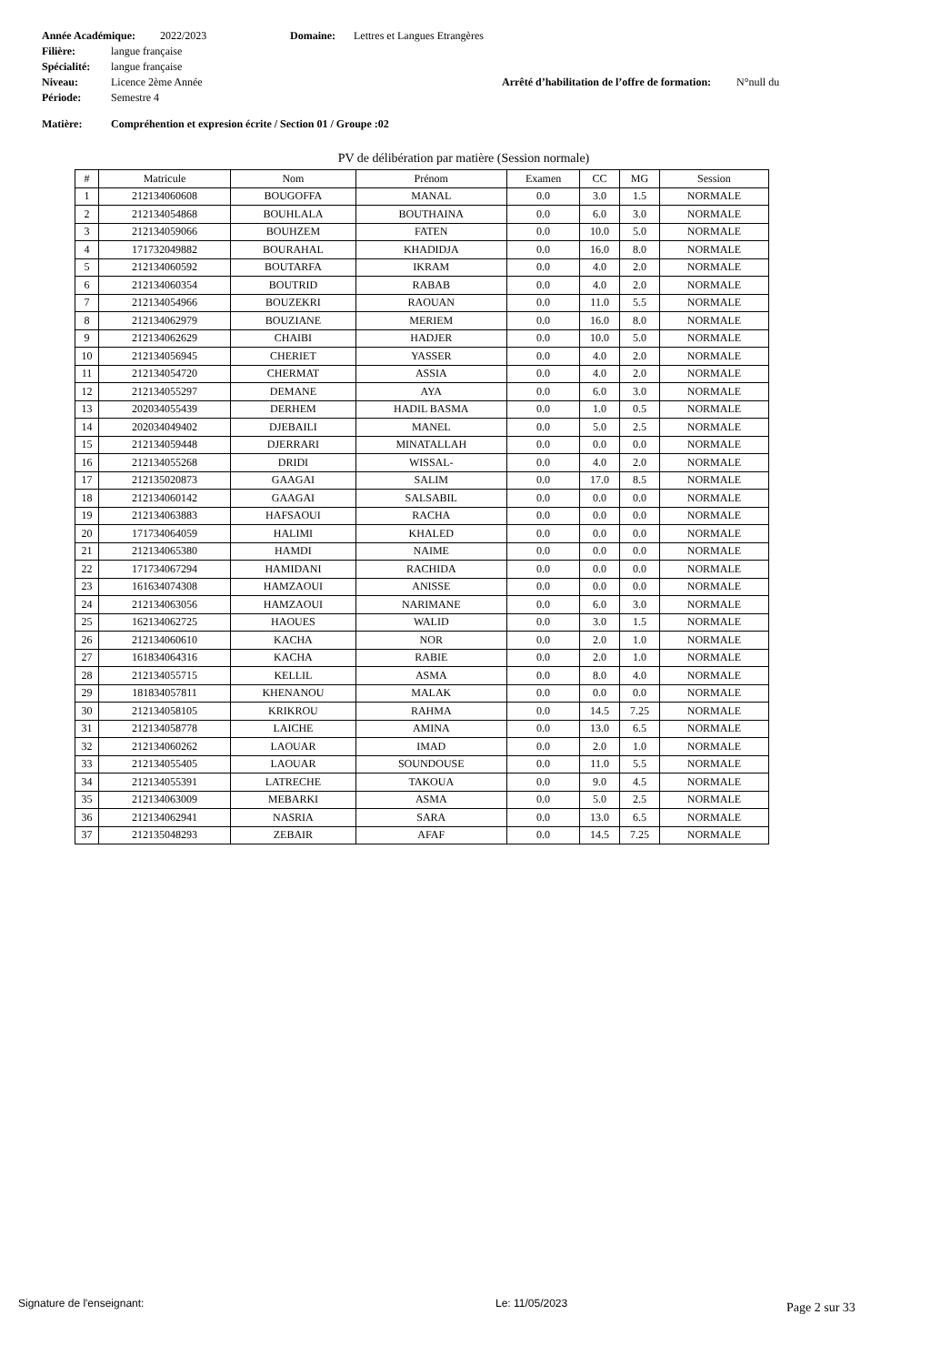Année Académique: 2022/2023 Domaine: Lettres et Langues Etrangères
Filière: langue française
Spécialité: langue française
Niveau: Licence 2ème Année Arrêté d’habilitation de l’offre de formation: N°null du
Période: Semestre 4
Matière: Compréhention et expresion écrite / Section 01 / Groupe :02
PV de délibération par matière (Session normale)
| # | Matricule | Nom | Prénom | Examen | CC | MG | Session |
| --- | --- | --- | --- | --- | --- | --- | --- |
| 1 | 212134060608 | BOUGOFFA | MANAL | 0.0 | 3.0 | 1.5 | NORMALE |
| 2 | 212134054868 | BOUHLALA | BOUTHAINA | 0.0 | 6.0 | 3.0 | NORMALE |
| 3 | 212134059066 | BOUHZEM | FATEN | 0.0 | 10.0 | 5.0 | NORMALE |
| 4 | 171732049882 | BOURAHAL | KHADIDJA | 0.0 | 16.0 | 8.0 | NORMALE |
| 5 | 212134060592 | BOUTARFA | IKRAM | 0.0 | 4.0 | 2.0 | NORMALE |
| 6 | 212134060354 | BOUTRID | RABAB | 0.0 | 4.0 | 2.0 | NORMALE |
| 7 | 212134054966 | BOUZEKRI | RAOUAN | 0.0 | 11.0 | 5.5 | NORMALE |
| 8 | 212134062979 | BOUZIANE | MERIEM | 0.0 | 16.0 | 8.0 | NORMALE |
| 9 | 212134062629 | CHAIBI | HADJER | 0.0 | 10.0 | 5.0 | NORMALE |
| 10 | 212134056945 | CHERIET | YASSER | 0.0 | 4.0 | 2.0 | NORMALE |
| 11 | 212134054720 | CHERMAT | ASSIA | 0.0 | 4.0 | 2.0 | NORMALE |
| 12 | 212134055297 | DEMANE | AYA | 0.0 | 6.0 | 3.0 | NORMALE |
| 13 | 202034055439 | DERHEM | HADIL BASMA | 0.0 | 1.0 | 0.5 | NORMALE |
| 14 | 202034049402 | DJEBAILI | MANEL | 0.0 | 5.0 | 2.5 | NORMALE |
| 15 | 212134059448 | DJERRARI | MINATALLAH | 0.0 | 0.0 | 0.0 | NORMALE |
| 16 | 212134055268 | DRIDI | WISSAL- | 0.0 | 4.0 | 2.0 | NORMALE |
| 17 | 212135020873 | GAAGAI | SALIM | 0.0 | 17.0 | 8.5 | NORMALE |
| 18 | 212134060142 | GAAGAI | SALSABIL | 0.0 | 0.0 | 0.0 | NORMALE |
| 19 | 212134063883 | HAFSAOUI | RACHA | 0.0 | 0.0 | 0.0 | NORMALE |
| 20 | 171734064059 | HALIMI | KHALED | 0.0 | 0.0 | 0.0 | NORMALE |
| 21 | 212134065380 | HAMDI | NAIME | 0.0 | 0.0 | 0.0 | NORMALE |
| 22 | 171734067294 | HAMIDANI | RACHIDA | 0.0 | 0.0 | 0.0 | NORMALE |
| 23 | 161634074308 | HAMZAOUI | ANISSE | 0.0 | 0.0 | 0.0 | NORMALE |
| 24 | 212134063056 | HAMZAOUI | NARIMANE | 0.0 | 6.0 | 3.0 | NORMALE |
| 25 | 162134062725 | HAOUES | WALID | 0.0 | 3.0 | 1.5 | NORMALE |
| 26 | 212134060610 | KACHA | NOR | 0.0 | 2.0 | 1.0 | NORMALE |
| 27 | 161834064316 | KACHA | RABIE | 0.0 | 2.0 | 1.0 | NORMALE |
| 28 | 212134055715 | KELLIL | ASMA | 0.0 | 8.0 | 4.0 | NORMALE |
| 29 | 181834057811 | KHENANOU | MALAK | 0.0 | 0.0 | 0.0 | NORMALE |
| 30 | 212134058105 | KRIKROU | RAHMA | 0.0 | 14.5 | 7.25 | NORMALE |
| 31 | 212134058778 | LAICHE | AMINA | 0.0 | 13.0 | 6.5 | NORMALE |
| 32 | 212134060262 | LAOUAR | IMAD | 0.0 | 2.0 | 1.0 | NORMALE |
| 33 | 212134055405 | LAOUAR | SOUNDOUSE | 0.0 | 11.0 | 5.5 | NORMALE |
| 34 | 212134055391 | LATRECHE | TAKOUA | 0.0 | 9.0 | 4.5 | NORMALE |
| 35 | 212134063009 | MEBARKI | ASMA | 0.0 | 5.0 | 2.5 | NORMALE |
| 36 | 212134062941 | NASRIA | SARA | 0.0 | 13.0 | 6.5 | NORMALE |
| 37 | 212135048293 | ZEBAIR | AFAF | 0.0 | 14.5 | 7.25 | NORMALE |
Signature de l'enseignant: Le: 11/05/2023 Page 2 sur 33